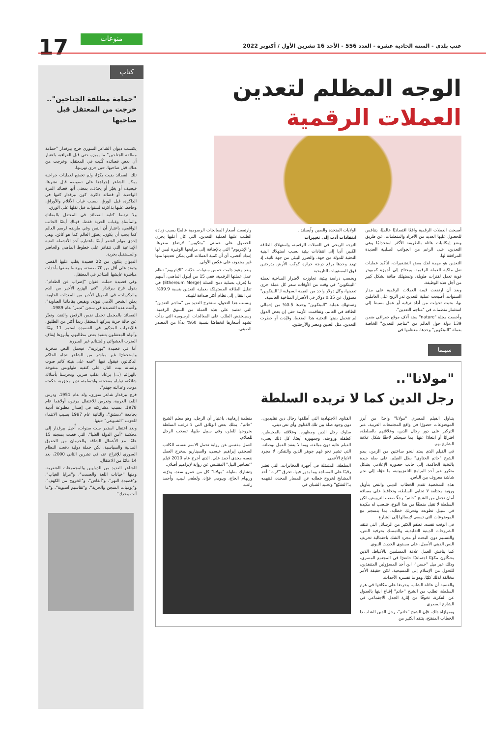عنب بلدي - السنة الحادية عشرة - العدد 556 - الأحد 16 تشرين الأول / أكتوبر 2022
منوعات
17
الوجه المظلم لتعدين
العملات الرقمية
أصبحت العملات الرقمية واقعًا اقتصاديًا عالميًا، يتنافس للحصول عليها العديد من الأفراد والمنظمات، عن طريق وضع إمكانيات هائلة بالطريقة الأكثر استخدامًا وهي التعدين، على الرغم من الجوانب السلبية العديدة المرافقة لها.
التعدين هو مهمة لفك بعض التشفيرات، لتأكيد عمليات نقل ملكية العملة الرقمية، ويحتاج إلى أجهزة كمبيوتر قوية تعمل لفترات طويلة، وتستهلك طاقة بشكل كبير من أجل هذه الوظيفة.
وبعد أن ارتفعت قيمة العملات الرقمية على مدار السنوات، أصبحت عملية التعدين تدر الربح على العاملين بها، بحيث تحولت من أداة ترفيه أو عمل بسيط إلى استثمار منظمات في "مناجم التعدين".
وأحصت مجلة "nature" ستة آلاف موقع جغرافي ضمن 139 دولة حول العالم من "مناجم التعدين" الخاصة بعملة "البيتكوين" وحدها، معظمها في
الولايات المتحدة والصين وآيسلندا.
انتقادات أدت إلى تغييرات
التوجه الربحي في العملات الرقمية، واستهلاك الطاقة الكبير، أديا إلى انتقادات بيئية بسبب استهلاك البنية التحتية للدولة من جهة، والضرر البيئي من جهة ثانية، إذ تهدد وحدها برفع درجة حرارة كوكب الأرض بدرجتين فوق المستويات التاريخية.
وبحسب دراسة بيئية، تجاوزت الأضرار المناخية لعملة "البيتكوين" في وقت من الأوقات سعر كل عملة جرى تعدينها، وكل دولار واحد من القيمة السوقية لـ"البيتكوين" مسؤول عن 0.35 دولار في الأضرار المناخية العالمية.
وتستهلك عملية "البيتكوين" وحدها 0.5% من إجمالي الطاقة في العالم، وتفاقمت الأزمة حتى إن بعض الدول لم تتحمل بنيتها التحتية هذا الضغط، وقيّدت أو حظرت التعدين، مثل الصين ومصر والأرجنتين.
وارتفعت أسعار المعالجات الرسومية عالميًا بسبب زيادة الطلب عليها لعملية التعدين، التي كان أغلبها يجري للحصول على عملتي "بيتكوين" لارتفاع سعرها، و"الإيثريوم" التي بالإضافة إلى مرابحها الوفيرة ليس لها إمداد أقصى، أي أن كمية العملات التي يمكن تعدينها منها غير محدود، على عكس الأولى.
وبعد وعود دامت خمس سنوات، حدّثت "الإيثريوم" نظام عمل عملتها الرقمية، ففي 15 من أيلول الماضي، أسهم ما يُعرف بعملية دمج العملة (Ethereum Merge) في تقليل الطاقة المستهلكة بعملية التعدين بنسبة 99.9%، في انتقال إلى نظام أكثر صداقة للبيئة.
وبسبب هذا التحول، ستخرج العديد من "مناجم التعدين" التي تعتمد على هذه العملة من السوق الرقمية، وسينخفض الطلب على المعالجات الرسومية التي بدأت تشهد أسعارها انخفاضًا بنسبة 60% بدءًا من المصدر الصيني.
سينما
"مولانا"..
رجل الدين كما لا تريده السلطة
يتناول الفيلم المصري "مولانا" واحدًا من أبرز الموضوعات حضورًا في واقع المجتمعات العربية، عبر التركيز على دور رجال الدين، وعلاقتهم بالسلطة، اقترابًا أو ابتعادًا عنها، بما سيحكم لاحقًا شكل علاقة الشارع بهم.
في الفيلم الذي يمتد لنحو ساعتين من الزمن، يبدو الشيخ "حاتم الحناوي" بطل الفيلم، على صلة جيدة بالنخبة الحاكمة، إلى جانب حضوره الإعلامي بشكل متكرر عبر أحد البرامج التلفزيونية، ما حوّله إلى نجم شاشة معروف بين الناس.
هذه الشخصية تقدم الخطاب الديني والنص بتأويل ورؤية مختلفة لا تحابي السلطة، وتحافظ على مسافة أمان تجعل من الشيخ "حاتم" رجلًا صعب الترويض، لكن السلطة لا تقبل منطقًا من هذا النوع، فتنصب له مكيدة في سبيل تطويعه وتحريك خطابه، بما ينسجم مع الموضوعات التي تسعى لإيصالها إلى الشارع.
في الوقت نفسه، تطفو الكثير من الرسائل التي تنتقد الشروحات الدينية التقليدية، والتمسك بحرفية النص، والتسليم دون البحث أو مجرد الشك باحتمالية تحريف النص الديني الأصيل، على مستوى الحديث النبوي.
كما يناقش العمل علاقة المسلمين بالأقباط، الذين يشكّلون مكوّنًا اجتماعيًا حاضرًا في المجتمع المصري، وذلك عبر ميل "حسن"، ابن أحد المسؤولين المتنفذين، للتحول من الإسلام إلى المسيحية، لكن حقيقة الأمر مخالفة لذلك كليًا، وهو ما تفسره الأحداث.
والقضية أن عائلة الشاب، وحرصًا على مكانتها في هرم السلطة، تطلب من الشيخ "حاتم" إقناع ابنها بالعدول عن الفكرة، تخوفًا من إثارة الجدل الاجتماعي في الشارع المصري.
وبموازاة ذلك، فإن الشيخ "حاتم"، رجل الدين الشاب ذا الخطاب المنفتح، ينتقد الكثير من
الفتاوى الاجتهادية التي أطلقها رجال دين تقليديون، دون وجود صلة بين تلك الفتاوى وأي نص ديني.
سلوك رجل الدين ومظهره، وعلاقته بالمحيطين، كطفله وزوجته، وجمهوره أيضًا، كل ذلك يضيء الفيلم عليه دون مبالغة، وبما لا يفقد العمل بوصلته، التي تشير نحو فهم جوهر الدين والتفكر، لا مجرد الاتباع الأعمى.
السلطة، المتمثلة في أجهزة المخابرات، التي تعتبر رقيبًا على المساجد وما يدور فيها، تحرق "كرت" أحد المشايخ لخروج خطابه عن المسار المحدد، فتتهمه بـ"التشيّع" وتجنيد الشبان في
منظمة إرهابية، باعتبار أن الرجل، وهو معلم الشيخ "حاتم"، يملك بعض الوثائق التي لا ترغب السلطة بخروجها للعلن، وفي سبيل طيها، تسحب الرجل للظلام.
العمل مقتبس عن رواية تحمل الاسم نفسه، للكاتب الصحفي إبراهيم عيسى، والسيناريو لمخرج العمل نفسه مجدي أحمد علي، الذي أخرج عام 2010 فيلم "عصافير النيل" المقتبس عن رواية لإبراهيم أصلان.
وتشارك بطولة "مولانا" كل من عمرو سعد، ودرّة، وريهام الحاج، وبيومي فؤاد، ولطفي لبيب، وأحمد راتب.
كتاب
"حمامة مطلقة الجناحين"..
خرجت من المعتقل قبل صاحبها
يكتسب ديوان الشاعر السوري فرج بيرقدار "حمامة مطلقة الجناحين" ما يميزه حتى قبل القراءة، باعتبار أن بعض قصائده كُتبت في المعتقل، وخرجت من هناك قبل صاحبها، حين جرى تهريبها.
تلك القصائد بقيت بكرًا، ولم تخضع لعمليات جراحية يمكن للشاعر إجراؤها على نصوصه قبل نشرها، فيضيف أو يغيّر أو يحذف، بمعنى أنها قصائد المرة الواحدة، أو قصائد ذاكرة، كون بيرقدار كتبها في الذاكرة، قبل الورق، بسبب غياب الأقلام والأوراق، وحافظ عليها بذاكرته لسنوات قبل نقلها على الورق.
ولا ترتبط كتابة القصائد في المعتقل بالمعاناة والمأساة وغياب الحرية فقط، فهناك أيضًا الجانب الواقعي، باعتبار أن النص وفي طريقه لرسم العالم كما يجب أن يكون، يصوّر العالم كما هو كائن، وهي إحدى مهام الشعر أيضًا باعتباره أحد الأنشطة الفنية الإبداعية التي تتقافز على خطوط الماضي والحاضر والمستقبل بحرية.
الديوان يتكون من 22 قصيدة يغلب عليها القصر، وتمتد على أقل من 70 صفحة، ويرتبط بعضها بأحداث مباشرة عايشها الشاعر في المعتقل.
وفي قصيدة حملت عنوان "إضراب عن الطعام"، يقول فرج بيرقدار، "في الهزيع الأخير من الدم والذكريات، في الصهيل الأخير من المعدات الخاوية، يعلن الشجر الآدمي نبوته، ويفيض بقاماتنا الضاوية"، وكُتبت هذه القصيدة في سجن "تدمر" عام 1989.
القصائد بالمجمل تحمل نفس الرفض والنقد، وتعبّر عن حالة حرية يدركها المعتقل ربما أكثر من الطليق، فالإضراب المذكور في القصيدة استمر 11 يومًا، وأنهاه المعتقلون بتنفيذ بعض مطالبهم، وأبرزها إيقاف الضرب العشوائي والشتائم غير المبررة.
أما في قصيدة "بورتريه"، فيحمل النص سخرية واستحقارًا غير مباشر من الشاعر تجاه الحاكم الدكتاتور، فيقول فيها، "فمه على هيئة كاتم صوت ولسانه بيت النار، على كتفيه طواويس منفوخة بالهزائم (...) يرعانا بقلب ضرير، ويحرسنا بأسلاك شائكة، نواياه مفخخة، وابتسامته نذير مجزرة، حكمته موت، وعدالته جهنم".
فرج بيرقدار شاعر سوري، ولد عام 1951، ودرس اللغة العربية، وتعرض للاعتقال مرتين، أولاهما عام 1978، بسبب مشاركته في إصدار مطبوعة أدبية بجامعة "دمشق"، والثانية عام 1987 بسبب الانتماء للحزب "الشيوعي" حينها.
وبعد اعتقال استمر ست سنوات، أُحيل بيرقدار إلى محكمة "أمن الدولة العليا"، التي قضت بسجنه 15 عامًا مع الأشغال الشاقة والحرمان من الحقوق المدنية والسياسية، لكن حملة دولية دفعت النظام السوري للإفراج عنه في تشرين الثاني 2000، بعد 14 عامًا من الاعتقال.
للشاعر العديد من الدواوين والمجموعات الشعرية، ومنها "خيانات اللغة والصمت"، و"مرايا الغياب"، و"قصيدة النهر"، و"أنقاض"، و"الخروج من الكهف"، و"يوميات السجن والحرية"، و"تقاسيم آسيوية"، و"ما أنت وحدك".